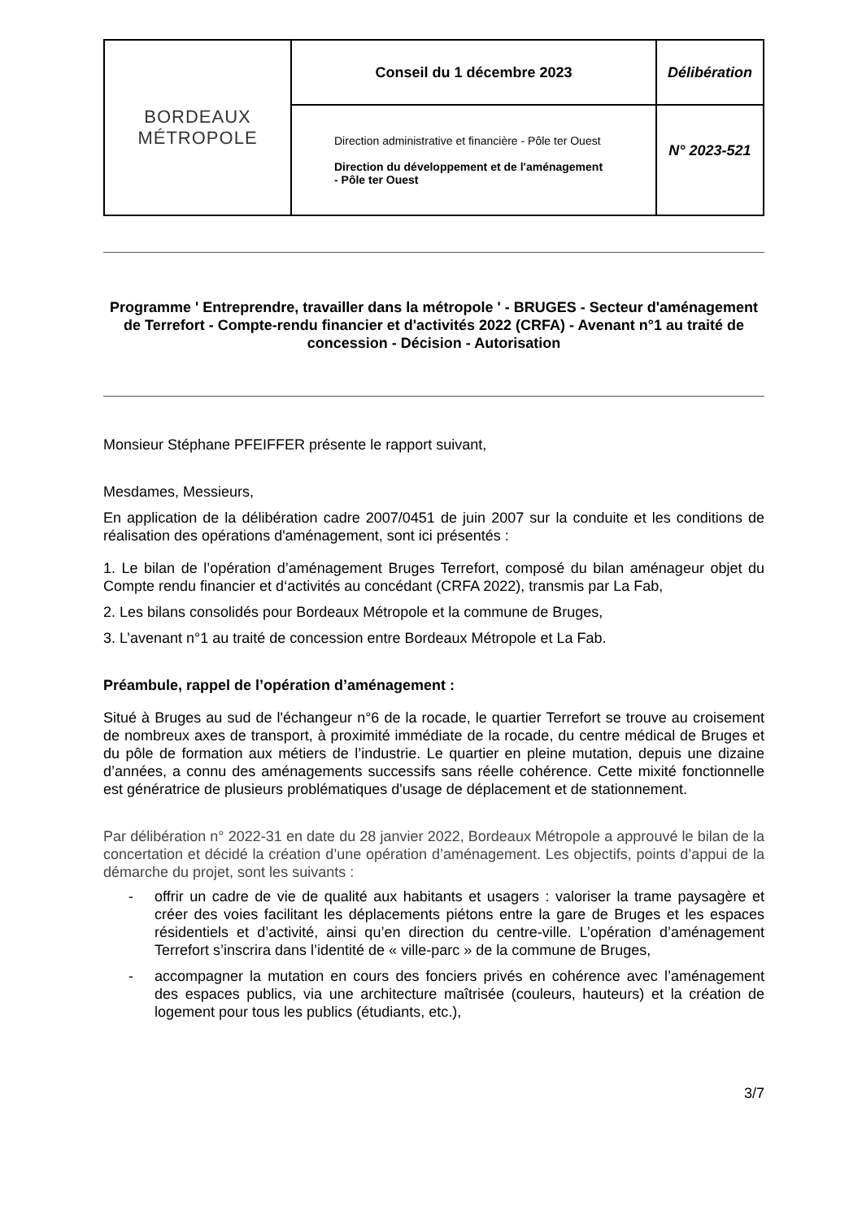| BORDEAUX MÉTROPOLE | Conseil du 1 décembre 2023 | Délibération |
| | Direction administrative et financière - Pôle ter Ouest Direction du développement et de l'aménagement - Pôle ter Ouest | N° 2023-521 |
Programme ' Entreprendre, travailler dans la métropole ' - BRUGES - Secteur d'aménagement de Terrefort - Compte-rendu financier et d'activités 2022 (CRFA) - Avenant n°1 au traité de concession - Décision - Autorisation
Monsieur Stéphane PFEIFFER présente le rapport suivant,
Mesdames, Messieurs,
En application de la délibération cadre 2007/0451 de juin 2007 sur la conduite et les conditions de réalisation des opérations d'aménagement, sont ici présentés :
1. Le bilan de l’opération d’aménagement Bruges Terrefort, composé du bilan aménageur objet du Compte rendu financier et d‘activités au concédant (CRFA 2022), transmis par La Fab,
2. Les bilans consolidés pour Bordeaux Métropole et la commune de Bruges,
3. L’avenant n°1 au traité de concession entre Bordeaux Métropole et La Fab.
Préambule, rappel de l’opération d’aménagement :
Situé à Bruges au sud de l'échangeur n°6 de la rocade, le quartier Terrefort se trouve au croisement de nombreux axes de transport, à proximité immédiate de la rocade, du centre médical de Bruges et du pôle de formation aux métiers de l’industrie. Le quartier en pleine mutation, depuis une dizaine d’années, a connu des aménagements successifs sans réelle cohérence. Cette mixité fonctionnelle est génératrice de plusieurs problématiques d'usage de déplacement et de stationnement.
Par délibération n° 2022-31 en date du 28 janvier 2022, Bordeaux Métropole a approuvé le bilan de la concertation et décidé la création d’une opération d’aménagement. Les objectifs, points d’appui de la démarche du projet, sont les suivants :
- offrir un cadre de vie de qualité aux habitants et usagers : valoriser la trame paysagère et créer des voies facilitant les déplacements piétons entre la gare de Bruges et les espaces résidentiels et d’activité, ainsi qu’en direction du centre-ville. L’opération d’aménagement Terrefort s’inscrira dans l’identité de « ville-parc » de la commune de Bruges,
- accompagner la mutation en cours des fonciers privés en cohérence avec l’aménagement des espaces publics, via une architecture maîtrisée (couleurs, hauteurs) et la création de logement pour tous les publics (étudiants, etc.),
3/7